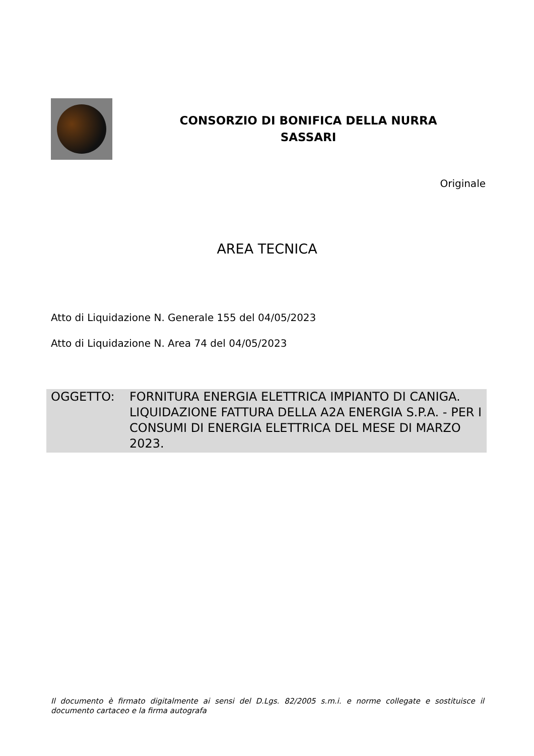CONSORZIO DI BONIFICA DELLA NURRA
SASSARI
Originale
AREA TECNICA
Atto di Liquidazione N. Generale 155 del 04/05/2023
Atto di Liquidazione N. Area 74 del 04/05/2023
OGGETTO: FORNITURA ENERGIA ELETTRICA IMPIANTO DI CANIGA. LIQUIDAZIONE FATTURA DELLA A2A ENERGIA S.P.A. - PER I CONSUMI DI ENERGIA ELETTRICA DEL MESE DI MARZO 2023.
Il documento è firmato digitalmente ai sensi del D.Lgs. 82/2005 s.m.i. e norme collegate e sostituisce il documento cartaceo e la firma autografa